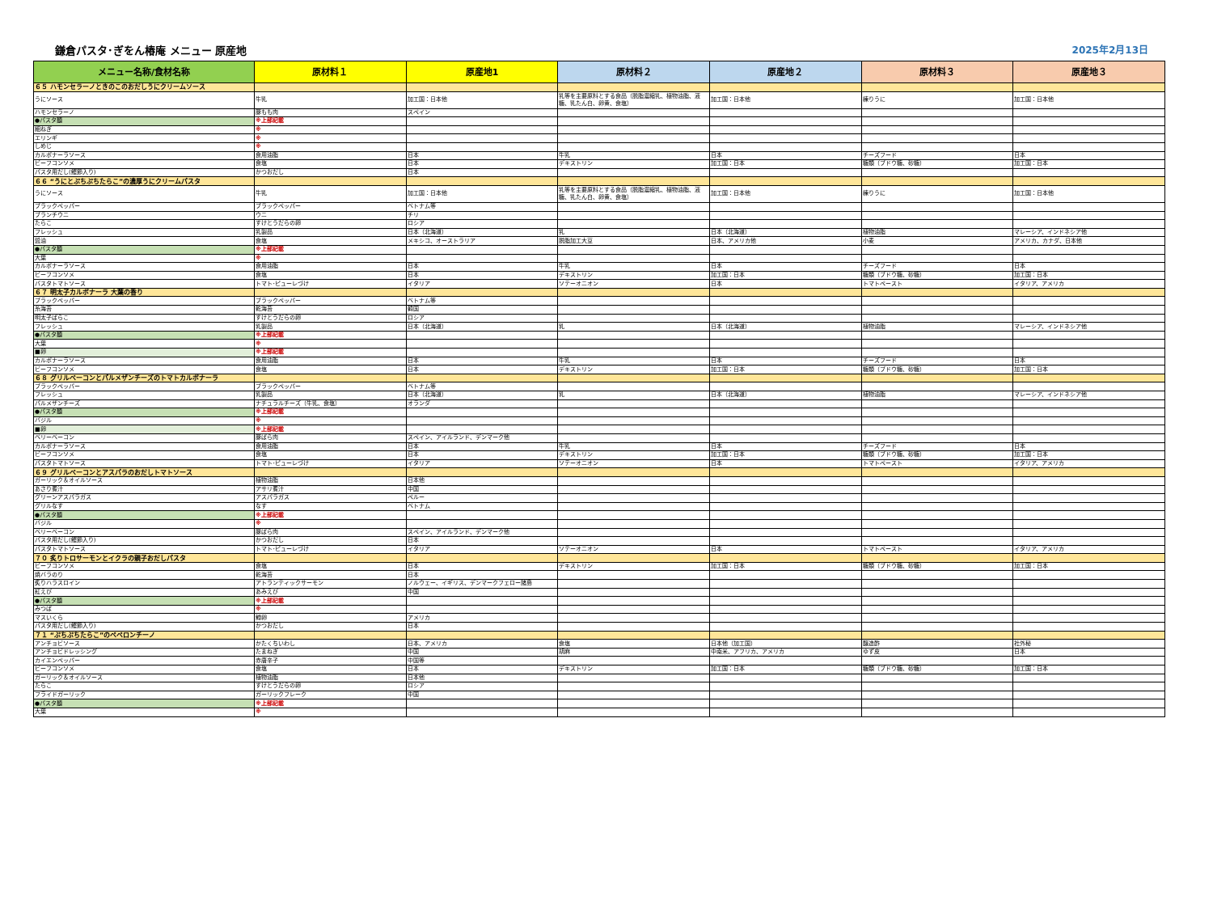鎌倉パスタ･ぎをん椿庵 メニュー 原産地 2025年2月13日
| メニュー名称/食材名称 | 原材料１ | 原産地1 | 原材料２ | 原産地２ | 原材料３ | 原産地３ |
| --- | --- | --- | --- | --- | --- | --- |
| ６５ ハモンセラーノときのこのおだしうにクリームソース | | | | | | |
| うにソース | 牛乳 | 加工国：日本他 | 乳等を主要原料とする食品（脱脂濃縮乳、植物油脂、液糖、乳たん白、卵黄、食塩） | 加工国：日本他 | 練りうに | 加工国：日本他 |
| ハモンセラーノ | 豚もも肉 | スペイン | | | | |
| ●パスタ麺 | ※上部記載 | | | | | |
| 細ねぎ | ※ | | | | | |
| エリンギ | ※ | | | | | |
| しめじ | ※ | | | | | |
| カルボナーラソース | 食用油脂 | 日本 | 牛乳 | 日本 | チーズフード | 日本 |
| ビーフコンソメ | 食塩 | 日本 | デキストリン | 加工国：日本 | 糖類（ブドウ糖、砂糖） | 加工国：日本 |
| パスタ用だし(鰹節入り) | かつおだし | 日本 | | | | |
| ６６ “うにとぷちぷちたらこ”の濃厚うにクリームパスタ | | | | | | |
| うにソース | 牛乳 | 加工国：日本他 | 乳等を主要原料とする食品（脱脂濃縮乳、植物油脂、液糖、乳たん白、卵黄、食塩） | 加工国：日本他 | 練りうに | 加工国：日本他 |
| ブラックペッパー | ブラックペッパー | ベトナム等 | | | | |
| ブランチウニ | ウニ | チリ | | | | |
| たらこ | すけとうだらの卵 | ロシア | | | | |
| フレッシュ | 乳製品 | 日本（北海道） | 乳 | 日本（北海道） | 植物油脂 | マレーシア、インドネシア他 |
| 醤油 | 食塩 | メキシコ、オーストラリア | 脱脂加工大豆 | 日本、アメリカ他 | 小麦 | アメリカ、カナダ、日本他 |
| ●パスタ麺 | ※上部記載 | | | | | |
| 大葉 | ※ | | | | | |
| カルボナーラソース | 食用油脂 | 日本 | 牛乳 | 日本 | チーズフード | 日本 |
| ビーフコンソメ | 食塩 | 日本 | デキストリン | 加工国：日本 | 糖類（ブドウ糖、砂糖） | 加工国：日本 |
| パスタトマトソース | トマト･ピューレづけ | イタリア | ソテーオニオン | 日本 | トマトペースト | イタリア、アメリカ |
| ６７ 明太子カルボナーラ 大葉の香り | | | | | | |
| ブラックペッパー | ブラックペッパー | ベトナム等 | | | | |
| 糸海苔 | 乾海苔 | 韓国 | | | | |
| 明太子ばらこ | すけとうだらの卵 | ロシア | | | | |
| フレッシュ | 乳製品 | 日本（北海道） | 乳 | 日本（北海道） | 植物油脂 | マレーシア、インドネシア他 |
| ●パスタ麺 | ※上部記載 | | | | | |
| 大葉 | ※ | | | | | |
| ■卵 | ※上部記載 | | | | | |
| カルボナーラソース | 食用油脂 | 日本 | 牛乳 | 日本 | チーズフード | 日本 |
| ビーフコンソメ | 食塩 | 日本 | デキストリン | 加工国：日本 | 糖類（ブドウ糖、砂糖） | 加工国：日本 |
| ６８ グリルベーコンとパルメザンチーズのトマトカルボナーラ | | | | | | |
| ブラックペッパー | ブラックペッパー | ベトナム等 | | | | |
| フレッシュ | 乳製品 | 日本（北海道） | 乳 | 日本（北海道） | 植物油脂 | マレーシア、インドネシア他 |
| パルメザンチーズ | ナチュラルチーズ（牛乳、食塩） | オランダ | | | | |
| ●パスタ麺 | ※上部記載 | | | | | |
| バジル | ※ | | | | | |
| ■卵 | ※上部記載 | | | | | |
| ベリーベーコン | 豚ばら肉 | スペイン、アイルランド、デンマーク他 | | | | |
| カルボナーラソース | 食用油脂 | 日本 | 牛乳 | 日本 | チーズフード | 日本 |
| ビーフコンソメ | 食塩 | 日本 | デキストリン | 加工国：日本 | 糖類（ブドウ糖、砂糖） | 加工国：日本 |
| パスタトマトソース | トマト･ピューレづけ | イタリア | ソテーオニオン | 日本 | トマトペースト | イタリア、アメリカ |
| ６９ グリルベーコンとアスパラのおだしトマトソース | | | | | | |
| ガーリック＆オイルソース | 植物油脂 | 日本他 | | | | |
| あさり煮汁 | アサリ煮汁 | 中国 | | | | |
| グリーンアスパラガス | アスパラガス | ペルー | | | | |
| グリルなす | なす | ベトナム | | | | |
| ●パスタ麺 | ※上部記載 | | | | | |
| バジル | ※ | | | | | |
| ベリーベーコン | 豚ばら肉 | スペイン、アイルランド、デンマーク他 | | | | |
| パスタ用だし(鰹節入り) | かつおだし | 日本 | | | | |
| パスタトマトソース | トマト･ピューレづけ | イタリア | ソテーオニオン | 日本 | トマトペースト | イタリア、アメリカ |
| ７０ 炙りトロサーモンとイクラの親子おだしパスタ | | | | | | |
| ビーフコンソメ | 食塩 | 日本 | デキストリン | 加工国：日本 | 糖類（ブドウ糖、砂糖） | 加工国：日本 |
| 焼バラのり | 乾海苔 | 日本 | | | | |
| 炙りハラスロイン | アトランティックサーモン | ノルウェー、イギリス、デンマークフェロー諸島 | | | | |
| 紅えび | あみえび | 中国 | | | | |
| ●パスタ麺 | ※上部記載 | | | | | |
| みつば | ※ | | | | | |
| マスいくら | 鱒卵 | アメリカ | | | | |
| パスタ用だし(鰹節入り) | かつおだし | 日本 | | | | |
| ７１ “ぷちぷちたらこ”のペペロンチーノ | | | | | | |
| アンチョビソース | かたくちいわし | 日本、アメリカ | 食塩 | 日本他（加工国） | 醸造酢 | 社外秘 |
| アンチョビドレッシング | たまねぎ | 中国 | 胡麻 | 中南米、アフリカ、アメリカ | ゆず皮 | 日本 |
| カイエンペッパー | 赤唐辛子 | 中国等 | | | | |
| ビーフコンソメ | 食塩 | 日本 | デキストリン | 加工国：日本 | 糖類（ブドウ糖、砂糖） | 加工国：日本 |
| ガーリック＆オイルソース | 植物油脂 | 日本他 | | | | |
| たらこ | すけとうだらの卵 | ロシア | | | | |
| フライドガーリック | ガーリックフレーク | 中国 | | | | |
| ●パスタ麺 | ※上部記載 | | | | | |
| 大葉 | ※ | | | | | |